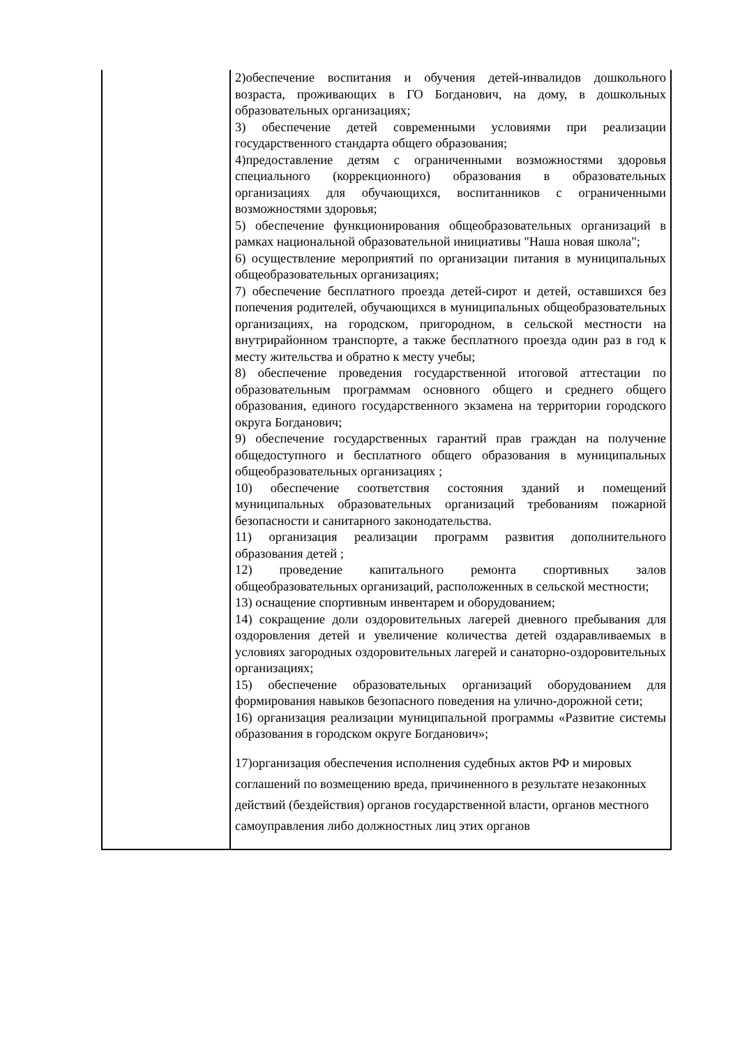| | 2)обеспечение воспитания и обучения детей-инвалидов дошкольного возраста, проживающих в ГО Богданович, на дому, в дошкольных образовательных организациях; 3) обеспечение детей современными условиями при реализации государственного стандарта общего образования; 4)предоставление детям с ограниченными возможностями здоровья специального (коррекционного) образования в образовательных организациях для обучающихся, воспитанников с ограниченными возможностями здоровья; 5) обеспечение функционирования общеобразовательных организаций в рамках национальной образовательной инициативы "Наша новая школа"; 6) осуществление мероприятий по организации питания в муниципальных общеобразовательных организациях; 7) обеспечение бесплатного проезда детей-сирот и детей, оставшихся без попечения родителей, обучающихся в муниципальных общеобразовательных организациях, на городском, пригородном, в сельской местности на внутрирайонном транспорте, а также бесплатного проезда один раз в год к месту жительства и обратно к месту учебы; 8) обеспечение проведения государственной итоговой аттестации по образовательным программам основного общего и среднего общего образования, единого государственного экзамена на территории городского округа Богданович; 9) обеспечение государственных гарантий прав граждан на получение общедоступного и бесплатного общего образования в муниципальных общеобразовательных организациях ; 10) обеспечение соответствия состояния зданий и помещений муниципальных образовательных организаций требованиям пожарной безопасности и санитарного законодательства. 11) организация реализации программ развития дополнительного образования детей ; 12) проведение капитального ремонта спортивных залов общеобразовательных организаций, расположенных в сельской местности; 13) оснащение спортивным инвентарем и оборудованием; 14) сокращение доли оздоровительных лагерей дневного пребывания для оздоровления детей и увеличение количества детей оздаравливаемых в условиях загородных оздоровительных лагерей и санаторно-оздоровительных организациях; 15) обеспечение образовательных организаций оборудованием для формирования навыков безопасного поведения на улично-дорожной сети; 16) организация реализации муниципальной программы «Развитие системы образования в городском округе Богданович»; 17)организация обеспечения исполнения судебных актов РФ и мировых соглашений по возмещению вреда, причиненного в результате незаконных действий (бездействия) органов государственной власти, органов местного самоуправления либо должностных лиц этих органов |